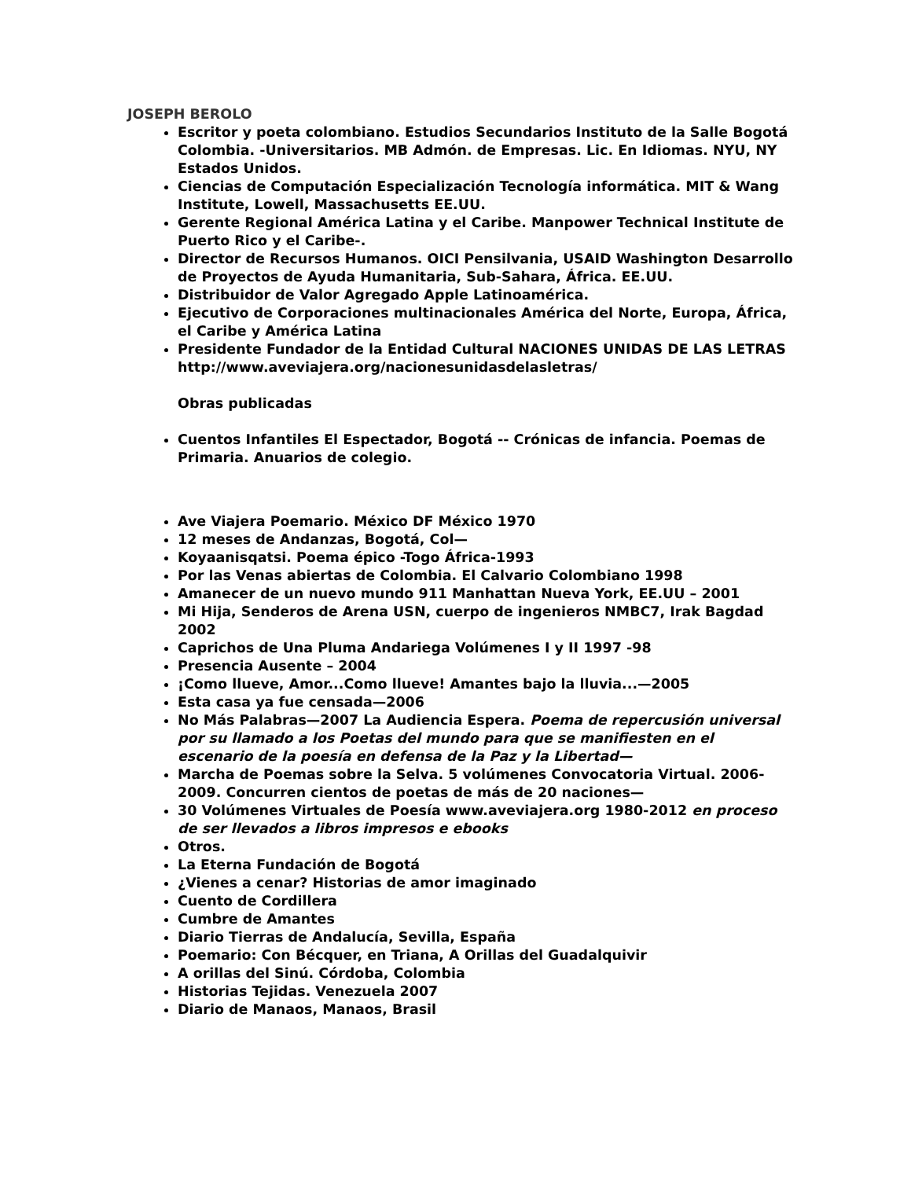JOSEPH BEROLO
Escritor y poeta colombiano. Estudios Secundarios Instituto de la Salle Bogotá Colombia. -Universitarios. MB Admón. de Empresas. Lic. En Idiomas. NYU, NY Estados Unidos.
Ciencias de Computación Especialización Tecnología informática. MIT & Wang Institute, Lowell, Massachusetts EE.UU.
Gerente Regional América Latina y el Caribe. Manpower Technical Institute de Puerto Rico y el Caribe-.
Director de Recursos Humanos. OICI Pensilvania, USAID Washington Desarrollo de Proyectos de Ayuda Humanitaria, Sub-Sahara, África. EE.UU.
Distribuidor de Valor Agregado Apple Latinoamérica.
Ejecutivo de Corporaciones multinacionales América del Norte, Europa, África, el Caribe y América Latina
Presidente Fundador de la Entidad Cultural NACIONES UNIDAS DE LAS LETRAS http://www.aveviajera.org/nacionesunidasdelasletras/
Obras publicadas
Cuentos Infantiles El Espectador, Bogotá -- Crónicas de infancia. Poemas de Primaria. Anuarios de colegio.
Ave Viajera Poemario. México DF México 1970
12 meses de Andanzas, Bogotá, Col—
Koyaanisqatsi. Poema épico -Togo África-1993
Por las Venas abiertas de Colombia. El Calvario Colombiano 1998
Amanecer de un nuevo mundo 911 Manhattan Nueva York, EE.UU – 2001
Mi Hija, Senderos de Arena USN, cuerpo de ingenieros NMBC7, Irak Bagdad 2002
Caprichos de Una Pluma Andariega Volúmenes I y II 1997 -98
Presencia Ausente – 2004
¡Como llueve, Amor...Como llueve! Amantes bajo la lluvia...—2005
Esta casa ya fue censada—2006
No Más Palabras—2007 La Audiencia Espera. Poema de repercusión universal por su llamado a los Poetas del mundo para que se manifiesten en el escenario de la poesía en defensa de la Paz y la Libertad—
Marcha de Poemas sobre la Selva. 5 volúmenes Convocatoria Virtual. 2006-2009. Concurren cientos de poetas de más de 20 naciones—
30 Volúmenes Virtuales de Poesía www.aveviajera.org 1980-2012 en proceso de ser llevados a libros impresos e ebooks
Otros.
La Eterna Fundación de Bogotá
¿Vienes a cenar? Historias de amor imaginado
Cuento de Cordillera
Cumbre de Amantes
Diario Tierras de Andalucía, Sevilla, España
Poemario: Con Bécquer, en Triana, A Orillas del Guadalquivir
A orillas del Sinú. Córdoba, Colombia
Historias Tejidas. Venezuela 2007
Diario de Manaos, Manaos, Brasil